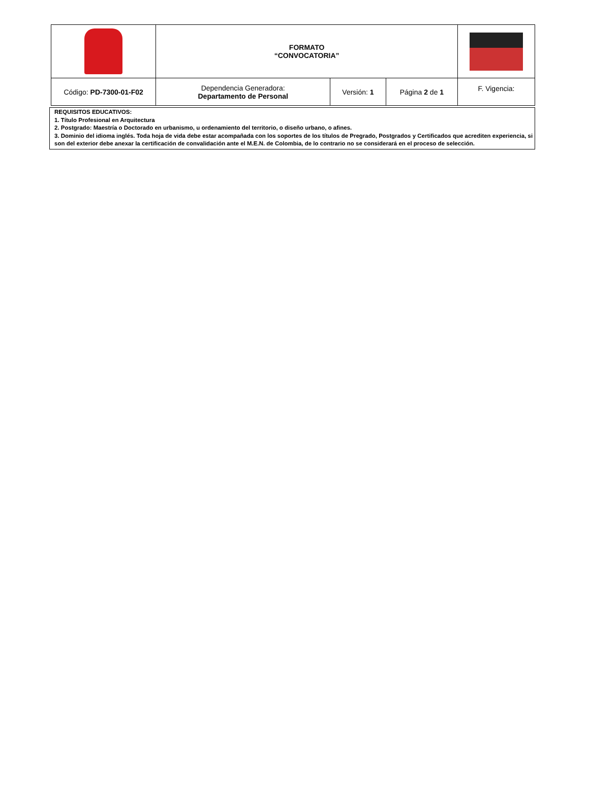| | FORMATO “CONVOCATORIA” | | | |
| Código: PD-7300-01-F02 | Dependencia Generadora: Departamento de Personal | Versión: 1 | Página 2 de 1 | F. Vigencia: |
REQUISITOS EDUCATIVOS:
1. Título Profesional en Arquitectura
2. Postgrado: Maestría o Doctorado en urbanismo, u ordenamiento del territorio, o diseño urbano, o afines.
3. Dominio del idioma inglés. Toda hoja de vida debe estar acompañada con los soportes de los títulos de Pregrado, Postgrados y Certificados que acrediten experiencia, si son del exterior debe anexar la certificación de convalidación ante el M.E.N. de Colombia, de lo contrario no se considerará en el proceso de selección.